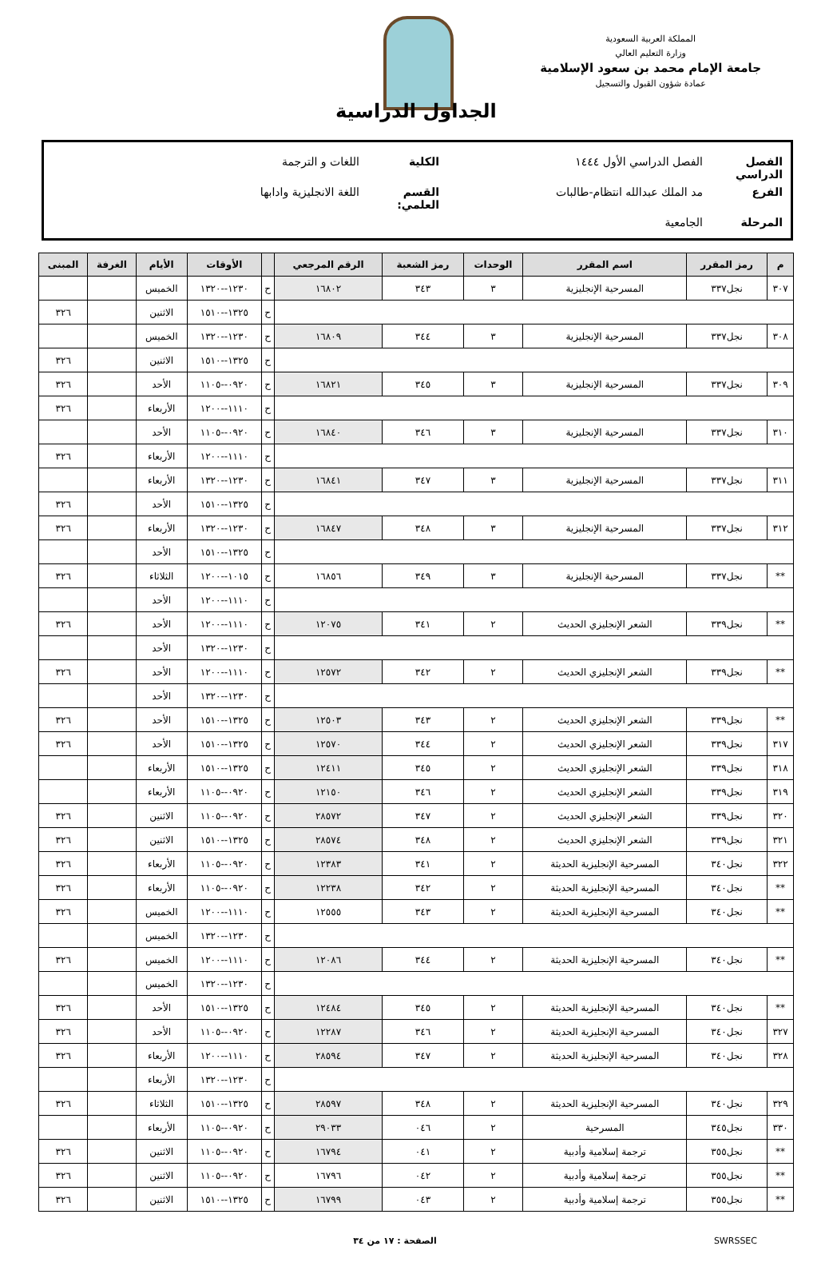المملكة العربية السعودية
وزارة التعليم العالي
جامعة الإمام محمد بن سعود الإسلامية
عمادة شؤون القبول والتسجيل
الجداول الدراسية
الفصل الدراسي الفصل الدراسي الأول ١٤٤٤ الكلية اللغات و الترجمة
الفرع مد الملك عبدالله انتظام-طالبات القسم العلمي: اللغة الانجليزية وادابها
المرحلة الجامعية
| م | رمز المقرر | اسم المقرر | الوحدات | رمز الشعبة | الرقم المرجعي | | الأوقات | الأيام | الغرفة | المبنى |
| --- | --- | --- | --- | --- | --- | --- | --- | --- | --- | --- |
| ٣٠٧ | نجل٣٣٧ | المسرحية الإنجليزية | ٣ | ٣٤٣ | ١٦٨٠٢ | ح | ١٢٣٠--١٣٢٠ | الخميس | | |
| | | | | | | ح | ١٣٢٥--١٥١٠ | الاثنين | | ٣٢٦ |
| ٣٠٨ | نجل٣٣٧ | المسرحية الإنجليزية | ٣ | ٣٤٤ | ١٦٨٠٩ | ح | ١٢٣٠--١٣٢٠ | الخميس | | |
| | | | | | | ح | ١٣٢٥--١٥١٠ | الاثنين | | ٣٢٦ |
| ٣٠٩ | نجل٣٣٧ | المسرحية الإنجليزية | ٣ | ٣٤٥ | ١٦٨٢١ | ح | ٠٩٢٠--١١٠٥ | الأحد | | ٣٢٦ |
| | | | | | | ح | ١١١٠--١٢٠٠ | الأربعاء | | ٣٢٦ |
| ٣١٠ | نجل٣٣٧ | المسرحية الإنجليزية | ٣ | ٣٤٦ | ١٦٨٤٠ | ح | ٠٩٢٠--١١٠٥ | الأحد | | |
| | | | | | | ح | ١١١٠--١٢٠٠ | الأربعاء | | ٣٢٦ |
| ٣١١ | نجل٣٣٧ | المسرحية الإنجليزية | ٣ | ٣٤٧ | ١٦٨٤١ | ح | ١٢٣٠--١٣٢٠ | الأربعاء | | |
| | | | | | | ح | ١٣٢٥--١٥١٠ | الأحد | | ٣٢٦ |
| ٣١٢ | نجل٣٣٧ | المسرحية الإنجليزية | ٣ | ٣٤٨ | ١٦٨٤٧ | ح | ١٢٣٠--١٣٢٠ | الأربعاء | | ٣٢٦ |
| | | | | | | ح | ١٣٢٥--١٥١٠ | الأحد | | |
| ** | نجل٣٣٧ | المسرحية الإنجليزية | ٣ | ٣٤٩ | ١٦٨٥٦ | ح | ١٠١٥--١٢٠٠ | الثلاثاء | | ٣٢٦ |
| | | | | | | ح | ١١١٠--١٢٠٠ | الأحد | | |
| ** | نجل٣٣٩ | الشعر الإنجليزي الحديث | ٢ | ٣٤١ | ١٢٠٧٥ | ح | ١١١٠--١٢٠٠ | الأحد | | ٣٢٦ |
| | | | | | | ح | ١٢٣٠--١٣٢٠ | الأحد | | |
| ** | نجل٣٣٩ | الشعر الإنجليزي الحديث | ٢ | ٣٤٢ | ١٢٥٧٢ | ح | ١١١٠--١٢٠٠ | الأحد | | ٣٢٦ |
| | | | | | | ح | ١٢٣٠--١٣٢٠ | الأحد | | |
| ** | نجل٣٣٩ | الشعر الإنجليزي الحديث | ٢ | ٣٤٣ | ١٢٥٠٣ | ح | ١٣٢٥--١٥١٠ | الأحد | | ٣٢٦ |
| ٣١٧ | نجل٣٣٩ | الشعر الإنجليزي الحديث | ٢ | ٣٤٤ | ١٢٥٧٠ | ح | ١٣٢٥--١٥١٠ | الأحد | | ٣٢٦ |
| ٣١٨ | نجل٣٣٩ | الشعر الإنجليزي الحديث | ٢ | ٣٤٥ | ١٢٤١١ | ح | ١٣٢٥--١٥١٠ | الأربعاء | | |
| ٣١٩ | نجل٣٣٩ | الشعر الإنجليزي الحديث | ٢ | ٣٤٦ | ١٢١٥٠ | ح | ٠٩٢٠--١١٠٥ | الأربعاء | | |
| ٣٢٠ | نجل٣٣٩ | الشعر الإنجليزي الحديث | ٢ | ٣٤٧ | ٢٨٥٧٢ | ح | ٠٩٢٠--١١٠٥ | الاثنين | | ٣٢٦ |
| ٣٢١ | نجل٣٣٩ | الشعر الإنجليزي الحديث | ٢ | ٣٤٨ | ٢٨٥٧٤ | ح | ١٣٢٥--١٥١٠ | الاثنين | | ٣٢٦ |
| ٣٢٢ | نجل٣٤٠ | المسرحية الإنجليزية الحديثة | ٢ | ٣٤١ | ١٢٣٨٣ | ح | ٠٩٢٠--١١٠٥ | الأربعاء | | ٣٢٦ |
| ** | نجل٣٤٠ | المسرحية الإنجليزية الحديثة | ٢ | ٣٤٢ | ١٢٢٣٨ | ح | ٠٩٢٠--١١٠٥ | الأربعاء | | ٣٢٦ |
| ** | نجل٣٤٠ | المسرحية الإنجليزية الحديثة | ٢ | ٣٤٣ | ١٢٥٥٥ | ح | ١١١٠--١٢٠٠ | الخميس | | ٣٢٦ |
| | | | | | | ح | ١٢٣٠--١٣٢٠ | الخميس | | |
| ** | نجل٣٤٠ | المسرحية الإنجليزية الحديثة | ٢ | ٣٤٤ | ١٢٠٨٦ | ح | ١١١٠--١٢٠٠ | الخميس | | ٣٢٦ |
| | | | | | | ح | ١٢٣٠--١٣٢٠ | الخميس | | |
| ** | نجل٣٤٠ | المسرحية الإنجليزية الحديثة | ٢ | ٣٤٥ | ١٢٤٨٤ | ح | ١٣٢٥--١٥١٠ | الأحد | | ٣٢٦ |
| ٣٢٧ | نجل٣٤٠ | المسرحية الإنجليزية الحديثة | ٢ | ٣٤٦ | ١٢٢٨٧ | ح | ٠٩٢٠--١١٠٥ | الأحد | | ٣٢٦ |
| ٣٢٨ | نجل٣٤٠ | المسرحية الإنجليزية الحديثة | ٢ | ٣٤٧ | ٢٨٥٩٤ | ح | ١١١٠--١٢٠٠ | الأربعاء | | ٣٢٦ |
| | | | | | | ح | ١٢٣٠--١٣٢٠ | الأربعاء | | |
| ٣٢٩ | نجل٣٤٠ | المسرحية الإنجليزية الحديثة | ٢ | ٣٤٨ | ٢٨٥٩٧ | ح | ١٣٢٥--١٥١٠ | الثلاثاء | | ٣٢٦ |
| ٣٣٠ | نجل٣٤٥ | المسرحية | ٢ | ٠٤٦ | ٢٩٠٣٣ | ح | ٠٩٢٠--١١٠٥ | الأربعاء | | |
| ** | نجل٣٥٥ | ترجمة إسلامية وأدبية | ٢ | ٠٤١ | ١٦٧٩٤ | ح | ٠٩٢٠--١١٠٥ | الاثنين | | ٣٢٦ |
| ** | نجل٣٥٥ | ترجمة إسلامية وأدبية | ٢ | ٠٤٢ | ١٦٧٩٦ | ح | ٠٩٢٠--١١٠٥ | الاثنين | | ٣٢٦ |
| ** | نجل٣٥٥ | ترجمة إسلامية وأدبية | ٢ | ٠٤٣ | ١٦٧٩٩ | ح | ١٣٢٥--١٥١٠ | الاثنين | | ٣٢٦ |
SWRSSEC الصفحة : ١٧ من ٣٤